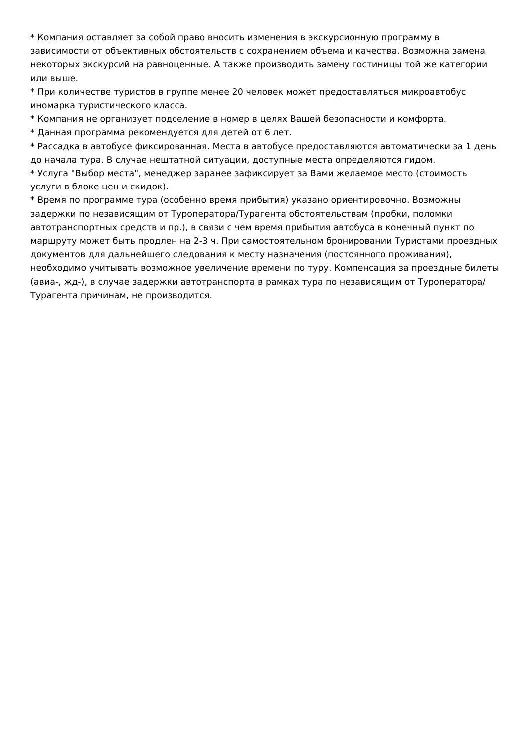* Компания оставляет за собой право вносить изменения в экскурсионную программу в зависимости от объективных обстоятельств с сохранением объема и качества. Возможна замена некоторых экскурсий на равноценные. А также производить замену гостиницы той же категории или выше.
* При количестве туристов в группе менее 20 человек может предоставляться микроавтобус иномарка туристического класса.
* Компания не организует подселение в номер в целях Вашей безопасности и комфорта.
* Данная программа рекомендуется для детей от 6 лет.
* Рассадка в автобусе фиксированная. Места в автобусе предоставляются автоматически за 1 день до начала тура. В случае нештатной ситуации, доступные места определяются гидом.
* Услуга "Выбор места", менеджер заранее зафиксирует за Вами желаемое место (стоимость услуги в блоке цен и скидок).
* Время по программе тура (особенно время прибытия) указано ориентировочно. Возможны задержки по независящим от Туроператора/Турагента обстоятельствам (пробки, поломки автотранспортных средств и пр.), в связи с чем время прибытия автобуса в конечный пункт по маршруту может быть продлен на 2-3 ч. При самостоятельном бронировании Туристами проездных документов для дальнейшего следования к месту назначения (постоянного проживания), необходимо учитывать возможное увеличение времени по туру. Компенсация за проездные билеты (авиа-, жд-), в случае задержки автотранспорта в рамках тура по независящим от Туроператора/Турагента причинам, не производится.